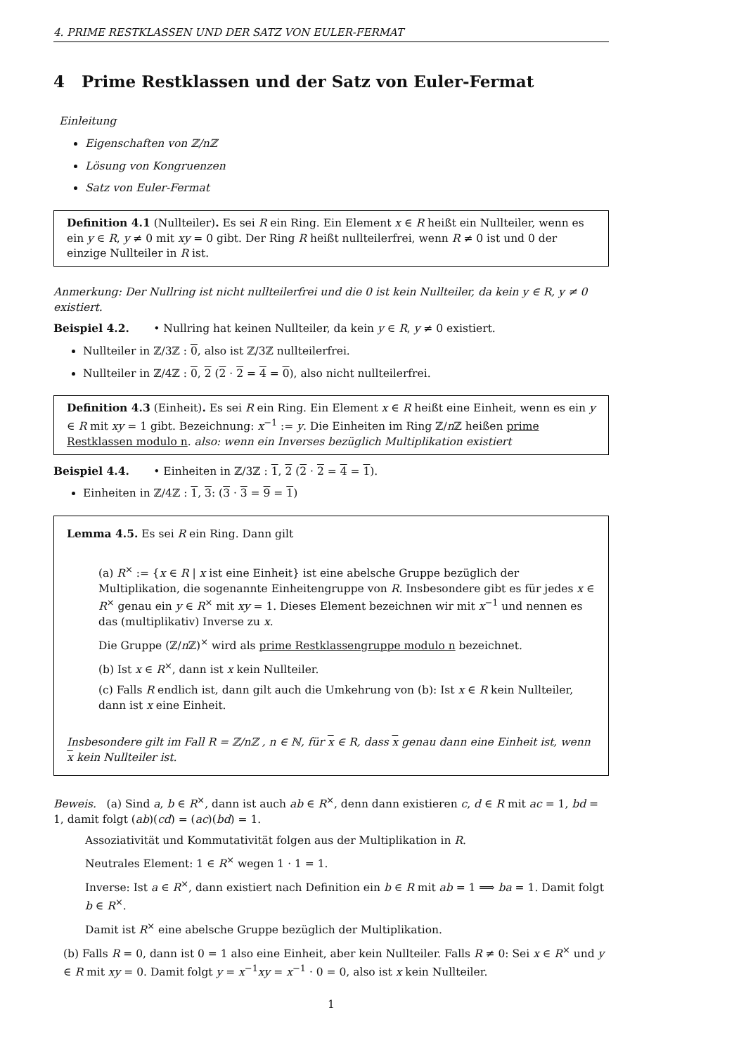4. PRIME RESTKLASSEN UND DER SATZ VON EULER-FERMAT
4 Prime Restklassen und der Satz von Euler-Fermat
Einleitung
Eigenschaften von ℤ/nℤ
Lösung von Kongruenzen
Satz von Euler-Fermat
Definition 4.1 (Nullteiler). Es sei R ein Ring. Ein Element x ∈ R heißt ein Nullteiler, wenn es ein y ∈ R, y ≠ 0 mit xy = 0 gibt. Der Ring R heißt nullteilerfrei, wenn R ≠ 0 ist und 0 der einzige Nullteiler in R ist.
Anmerkung: Der Nullring ist nicht nullteilerfrei und die 0 ist kein Nullteiler, da kein y ∈ R, y ≠ 0 existiert.
Beispiel 4.2. • Nullring hat keinen Nullteiler, da kein y ∈ R, y ≠ 0 existiert.
Nullteiler in ℤ/3ℤ : 0, also ist ℤ/3ℤ nullteilerfrei.
Nullteiler in ℤ/4ℤ : 0, 2 (2 · 2 = 4 = 0), also nicht nullteilerfrei.
Definition 4.3 (Einheit). Es sei R ein Ring. Ein Element x ∈ R heißt eine Einheit, wenn es ein y ∈ R mit xy = 1 gibt. Bezeichnung: x<sup>−1</sup> := y. Die Einheiten im Ring ℤ/n ℤ heißen prime Restklassen modulo n. also: wenn ein Inverses bezüglich Multiplikation existiert
Beispiel 4.4. • Einheiten in ℤ/3ℤ : 1, 2 (2 · 2 = 4 = 1).
Einheiten in ℤ/4ℤ : 1, 3: (3 · 3 = 9 = 1)
Lemma 4.5. Es sei R ein Ring. Dann gilt
(a) R<sup>×</sup> := {x ∈ R | x ist eine Einheit} ist eine abelsche Gruppe bezüglich der Multiplikation, die sogenannte Einheitengruppe von R. Insbesondere gibt es für jedes x ∈ R<sup>×</sup> genau ein y ∈ R<sup>×</sup> mit xy = 1. Dieses Element bezeichnen wir mit x<sup>−1</sup> und nennen es das (multiplikativ) Inverse zu x.
Die Gruppe (ℤ/n ℤ)<sup>×</sup> wird als prime Restklassengruppe modulo n bezeichnet.
(b) Ist x ∈ R<sup>×</sup>, dann ist x kein Nullteiler.
(c) Falls R endlich ist, dann gilt auch die Umkehrung von (b): Ist x ∈ R kein Nullteiler, dann ist x eine Einheit.
Insbesondere gilt im Fall R = ℤ/nℤ , n ∈ ℕ, für x ∈ R, dass x genau dann eine Einheit ist, wenn x kein Nullteiler ist.
Beweis. (a) Sind a, b ∈ R<sup>×</sup>, dann ist auch ab ∈ R<sup>×</sup>, denn dann existieren c, d ∈ R mit ac = 1, bd = 1, damit folgt (ab)(cd) = (ac)(bd) = 1.
Assoziativität und Kommutativität folgen aus der Multiplikation in R.
Neutrales Element: 1 ∈ R<sup>×</sup> wegen 1 · 1 = 1.
Inverse: Ist a ∈ R<sup>×</sup>, dann existiert nach Definition ein b ∈ R mit ab = 1 ⟹ ba = 1. Damit folgt b ∈ R<sup>×</sup>.
Damit ist R<sup>×</sup> eine abelsche Gruppe bezüglich der Multiplikation.
(b) Falls R = 0, dann ist 0 = 1 also eine Einheit, aber kein Nullteiler. Falls R ≠ 0: Sei x ∈ R<sup>×</sup> und y ∈ R mit xy = 0. Damit folgt y = x<sup>−1</sup>xy = x<sup>−1</sup> · 0 = 0, also ist x kein Nullteiler.
1